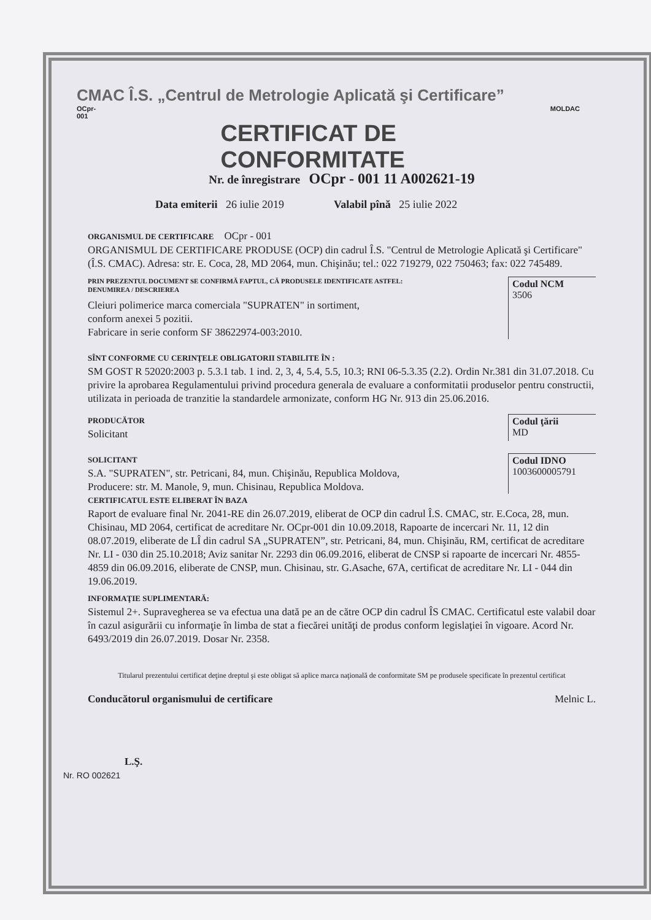CMAC Î.S. „Centrul de Metrologie Aplicată şi Certificare”
OCpr-001 CERTIFICAT DE CONFORMITATE MOLDAC
Nr. de înregistrare OCpr - 001 11 A002621-19
Data emiterii 26 iulie 2019 Valabil pînă 25 iulie 2022
ORGANISMUL DE CERTIFICARE OCpr - 001
ORGANISMUL DE CERTIFICARE PRODUSE (OCP) din cadrul Î.S. "Centrul de Metrologie Aplicată şi Certificare" (Î.S. CMAC). Adresa: str. E. Coca, 28, MD 2064, mun. Chişinău; tel.: 022 719279, 022 750463; fax: 022 745489.
PRIN PREZENTUL DOCUMENT SE CONFIRMĂ FAPTUL, CĂ PRODUSELE IDENTIFICATE ASTFEL:
DENUMIREA / DESCRIEREA
Cleiuri polimerice marca comerciala "SUPRATEN" in sortiment,
conform anexei 5 pozitii.
Fabricare in serie conform SF 38622974-003:2010.
Codul NCM
3506
SÎNT CONFORME CU CERINŢELE OBLIGATORII STABILITE ÎN :
SM GOST R 52020:2003 p. 5.3.1 tab. 1 ind. 2, 3, 4, 5.4, 5.5, 10.3; RNI 06-5.3.35 (2.2). Ordin Nr.381 din 31.07.2018. Cu privire la aprobarea Regulamentului privind procedura generala de evaluare a conformitatii produselor pentru constructii, utilizata in perioada de tranzitie la standardele armonizate, conform HG Nr. 913 din 25.06.2016.
PRODUCĂTOR
Solicitant
Codul ţării
MD
SOLICITANT
S.A. "SUPRATEN", str. Petricani, 84, mun. Chişinău, Republica Moldova,
Producere: str. M. Manole, 9, mun. Chisinau, Republica Moldova.
Codul IDNO
1003600005791
CERTIFICATUL ESTE ELIBERAT ÎN BAZA
Raport de evaluare final Nr. 2041-RE din 26.07.2019, eliberat de OCP din cadrul Î.S. CMAC, str. E.Coca, 28, mun. Chisinau, MD 2064, certificat de acreditare Nr. OCpr-001 din 10.09.2018, Rapoarte de incercari Nr. 11, 12 din 08.07.2019, eliberate de LÎ din cadrul SA „SUPRATEN”, str. Petricani, 84, mun. Chişinău, RM, certificat de acreditare Nr. LI - 030 din 25.10.2018; Aviz sanitar Nr. 2293 din 06.09.2016, eliberat de CNSP si rapoarte de incercari Nr. 4855-4859 din 06.09.2016, eliberate de CNSP, mun. Chisinau, str. G.Asache, 67A, certificat de acreditare Nr. LI - 044 din 19.06.2019.
INFORMAŢIE SUPLIMENTARĂ:
Sistemul 2+. Supravegherea se va efectua una dată pe an de către OCP din cadrul ÎS CMAC. Certificatul este valabil doar în cazul asigurării cu informaţie în limba de stat a fiecărei unităţi de produs conform legislaţiei în vigoare. Acord Nr. 6493/2019 din 26.07.2019. Dosar Nr. 2358.
Titularul prezentului certificat deţine dreptul şi este obligat să aplice marca naţională de conformitate SM pe produsele specificate în prezentul certificat
Conducătorul organismului de certificare
Melnic L.
L.Ş.
Nr. RO 002621